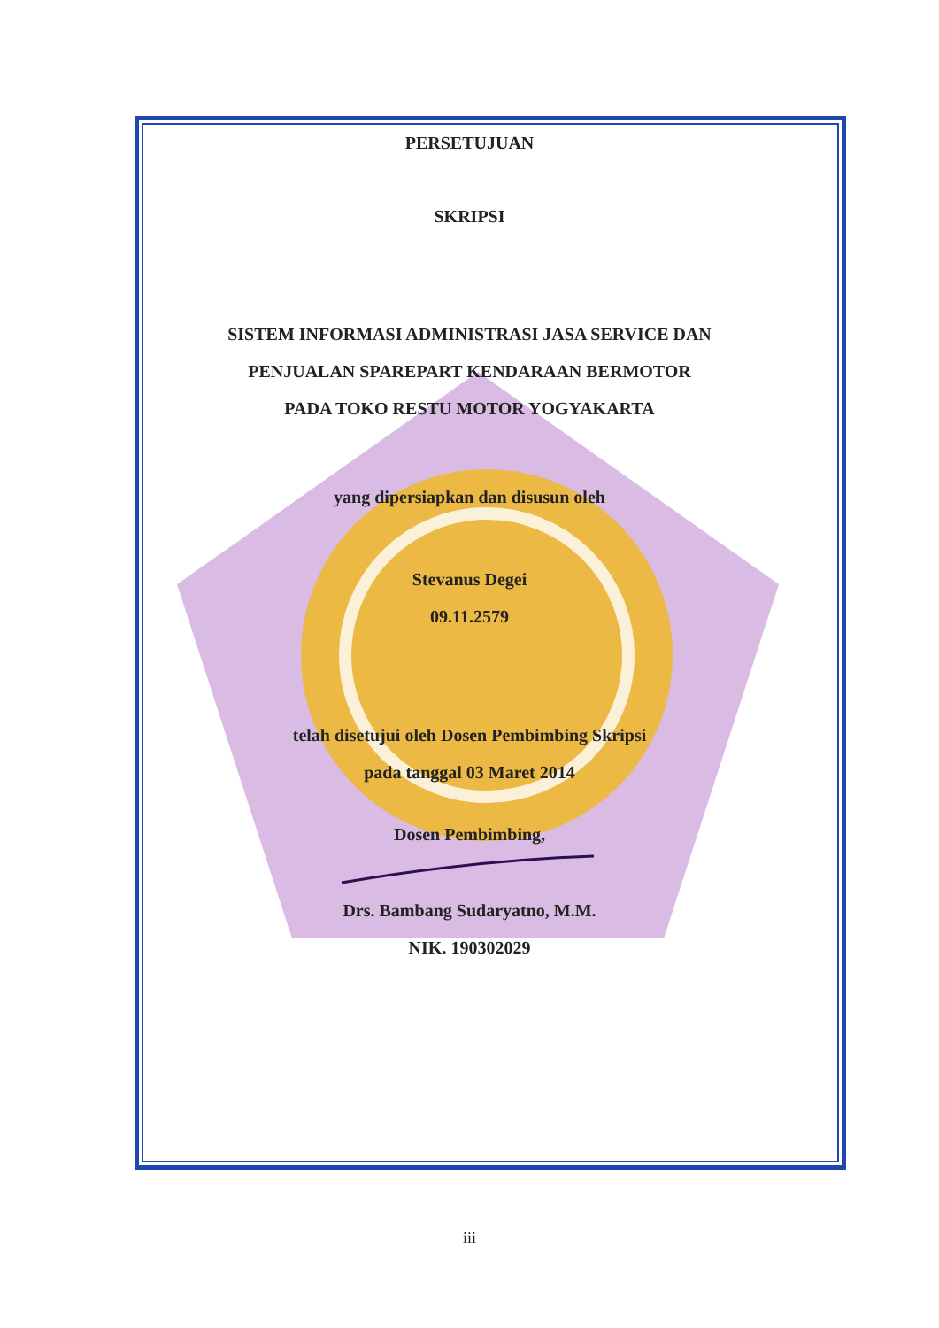PERSETUJUAN
SKRIPSI
SISTEM INFORMASI ADMINISTRASI JASA SERVICE DAN
PENJUALAN SPAREPART KENDARAAN BERMOTOR
PADA TOKO RESTU MOTOR YOGYAKARTA
yang dipersiapkan dan disusun oleh
Stevanus Degei
09.11.2579
telah disetujui oleh Dosen Pembimbing Skripsi
pada tanggal 03 Maret 2014
Dosen Pembimbing,
Drs. Bambang Sudaryatno, M.M.
NIK. 190302029
iii